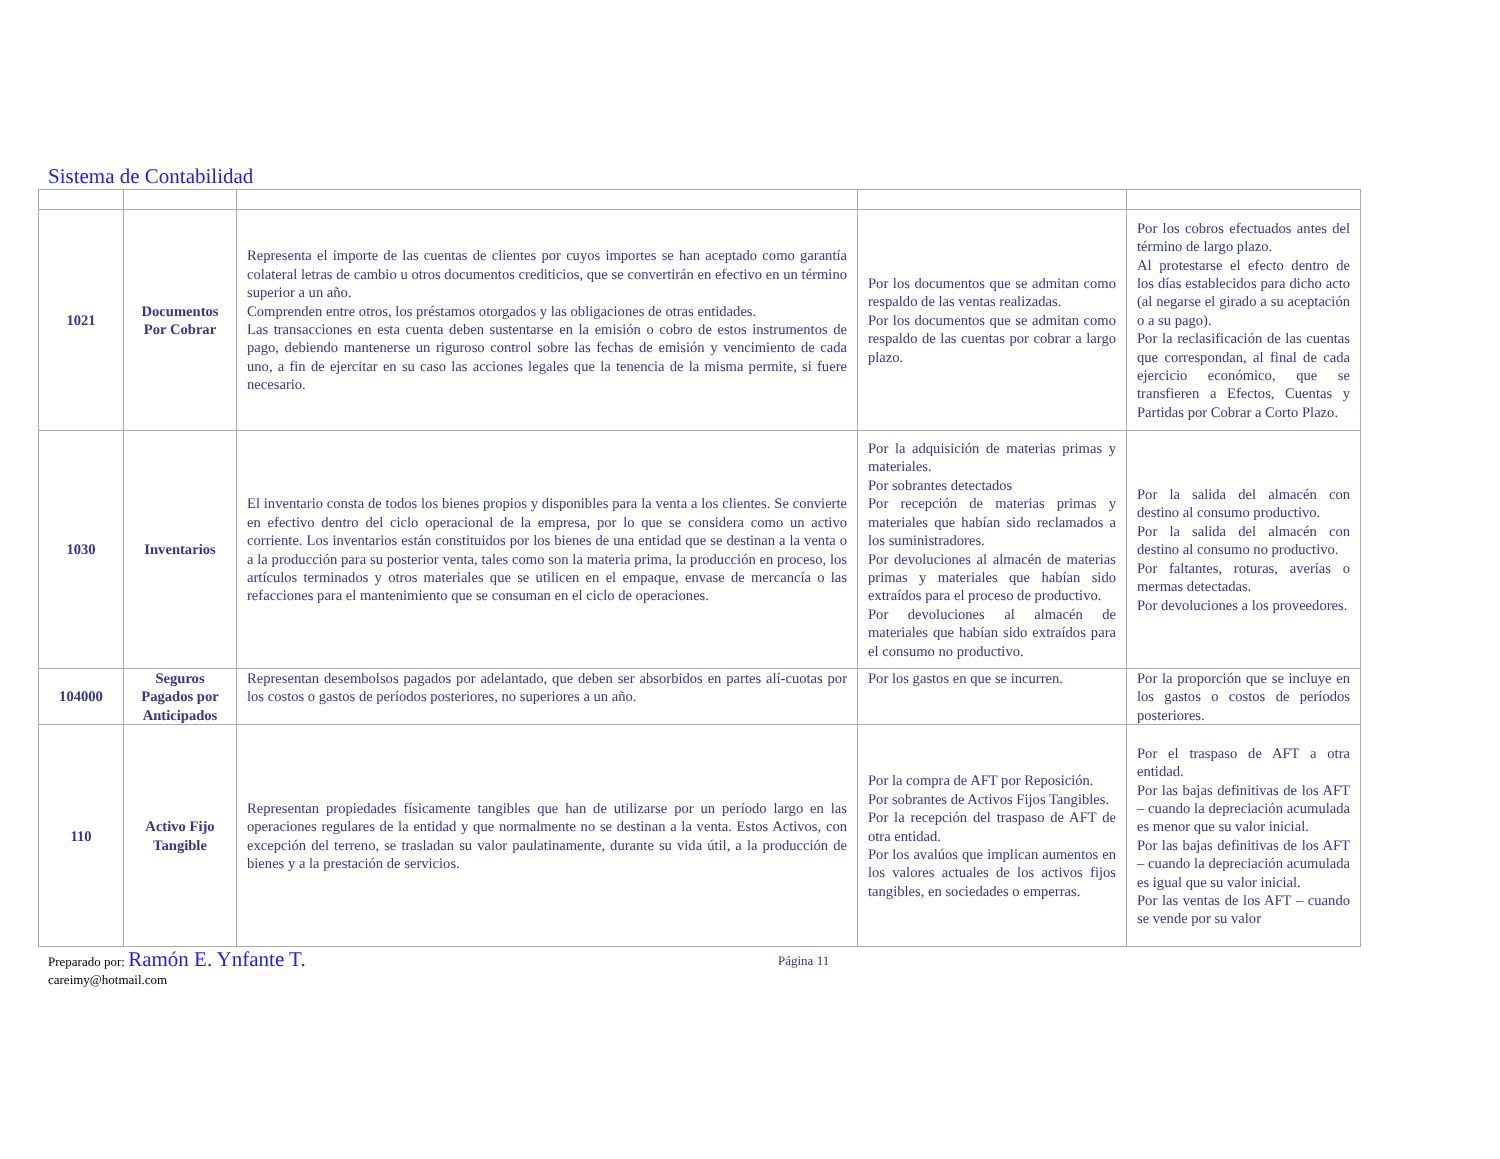Sistema de Contabilidad
| 1021 | Documentos Por Cobrar | Representa el importe de las cuentas de clientes por cuyos importes se han aceptado como garantía colateral letras de cambio u otros documentos crediticios, que se convertirán en efectivo en un término superior a un año. Comprenden entre otros, los préstamos otorgados y las obligaciones de otras entidades. Las transacciones en esta cuenta deben sustentarse en la emisión o cobro de estos instrumentos de pago, debiendo mantenerse un riguroso control sobre las fechas de emisión y vencimiento de cada uno, a fin de ejercitar en su caso las acciones legales que la tenencia de la misma permite, si fuere necesario. | Por los documentos que se admitan como respaldo de las ventas realizadas. Por los documentos que se admitan como respaldo de las cuentas por cobrar a largo plazo. | Por los cobros efectuados antes del término de largo plazo. Al protestarse el efecto dentro de los días establecidos para dicho acto (al negarse el girado a su aceptación o a su pago). Por la reclasificación de las cuentas que correspondan, al final de cada ejercicio económico, que se transfieren a Efectos, Cuentas y Partidas por Cobrar a Corto Plazo. |
| 1030 | Inventarios | El inventario consta de todos los bienes propios y disponibles para la venta a los clientes. Se convierte en efectivo dentro del ciclo operacional de la empresa, por lo que se considera como un activo corriente. Los inventarios están constituidos por los bienes de una entidad que se destinan a la venta o a la producción para su posterior venta, tales como son la materia prima, la producción en proceso, los artículos terminados y otros materiales que se utilicen en el empaque, envase de mercancía o las refacciones para el mantenimiento que se consuman en el ciclo de operaciones. | Por la adquisición de materias primas y materiales. Por sobrantes detectados Por recepción de materias primas y materiales que habían sido reclamados a los suministradores. Por devoluciones al almacén de materias primas y materiales que habían sido extraídos para el proceso de productivo. Por devoluciones al almacén de materiales que habían sido extraídos para el consumo no productivo. | Por la salida del almacén con destino al consumo productivo. Por la salida del almacén con destino al consumo no productivo. Por faltantes, roturas, averías o mermas detectadas. Por devoluciones a los proveedores. |
| 104000 | Seguros Pagados por Anticipados | Representan desembolsos pagados por adelantado, que deben ser absorbidos en partes alí-cuotas por los costos o gastos de períodos posteriores, no superiores a un año. | Por los gastos en que se incurren. | Por la proporción que se incluye en los gastos o costos de períodos posteriores. |
| 110 | Activo Fijo Tangible | Representan propiedades físicamente tangibles que han de utilizarse por un período largo en las operaciones regulares de la entidad y que normalmente no se destinan a la venta. Estos Activos, con excepción del terreno, se trasladan su valor paulatinamente, durante su vida útil, a la producción de bienes y a la prestación de servicios. | Por la compra de AFT por Reposición. Por sobrantes de Activos Fijos Tangibles. Por la recepción del traspaso de AFT de otra entidad. Por los avalúos que implican aumentos en los valores actuales de los activos fijos tangibles, en sociedades o emperras. | Por el traspaso de AFT a otra entidad. Por las bajas definitivas de los AFT – cuando la depreciación acumulada es menor que su valor inicial. Por las bajas definitivas de los AFT – cuando la depreciación acumulada es igual que su valor inicial. Por las ventas de los AFT – cuando se vende por su valor |
Preparado por: Ramón E. Ynfante T.
careimy@hotmail.com
Página 11